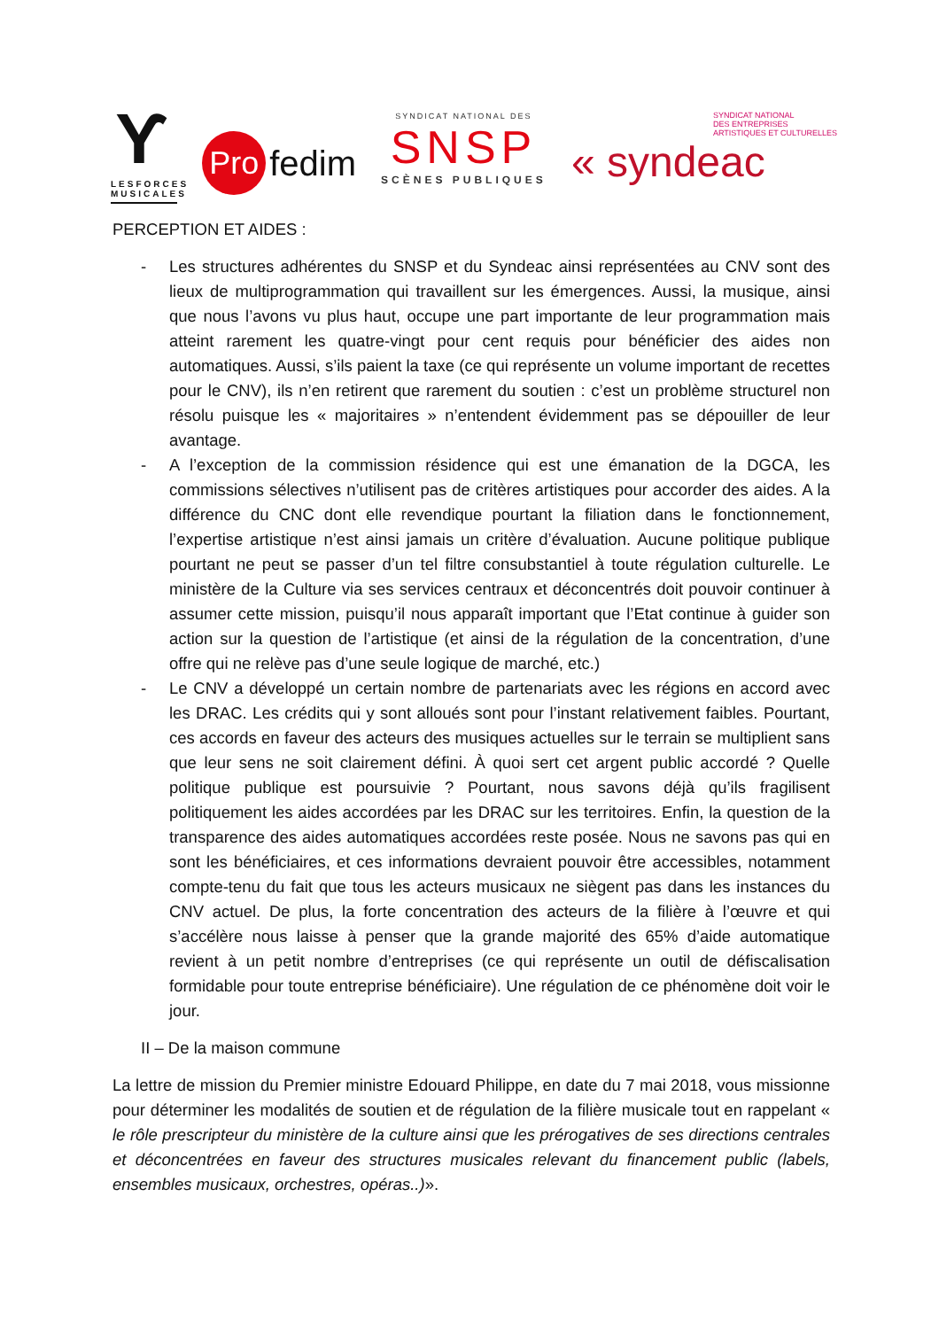Ƴ
LESFORCES
MUSICALES
Pro fedim
SYNDICAT NATIONAL DES
SNSP
SCÈNES PUBLIQUES
SYNDICAT NATIONAL
DES ENTREPRISES
ARTISTIQUES ET CULTURELLES
« syndeac
PERCEPTION ET AIDES :
- Les structures adhérentes du SNSP et du Syndeac ainsi représentées au CNV sont des lieux de multiprogrammation qui travaillent sur les émergences. Aussi, la musique, ainsi que nous l’avons vu plus haut, occupe une part importante de leur programmation mais atteint rarement les quatre-vingt pour cent requis pour bénéficier des aides non automatiques. Aussi, s’ils paient la taxe (ce qui représente un volume important de recettes pour le CNV), ils n’en retirent que rarement du soutien : c’est un problème structurel non résolu puisque les « majoritaires » n’entendent évidemment pas se dépouiller de leur avantage.
- A l’exception de la commission résidence qui est une émanation de la DGCA, les commissions sélectives n’utilisent pas de critères artistiques pour accorder des aides. A la différence du CNC dont elle revendique pourtant la filiation dans le fonctionnement, l’expertise artistique n’est ainsi jamais un critère d’évaluation. Aucune politique publique pourtant ne peut se passer d’un tel filtre consubstantiel à toute régulation culturelle. Le ministère de la Culture via ses services centraux et déconcentrés doit pouvoir continuer à assumer cette mission, puisqu’il nous apparaît important que l’Etat continue à guider son action sur la question de l’artistique (et ainsi de la régulation de la concentration, d’une offre qui ne relève pas d’une seule logique de marché, etc.)
- Le CNV a développé un certain nombre de partenariats avec les régions en accord avec les DRAC. Les crédits qui y sont alloués sont pour l’instant relativement faibles. Pourtant, ces accords en faveur des acteurs des musiques actuelles sur le terrain se multiplient sans que leur sens ne soit clairement défini. À quoi sert cet argent public accordé ? Quelle politique publique est poursuivie ? Pourtant, nous savons déjà qu’ils fragilisent politiquement les aides accordées par les DRAC sur les territoires. Enfin, la question de la transparence des aides automatiques accordées reste posée. Nous ne savons pas qui en sont les bénéficiaires, et ces informations devraient pouvoir être accessibles, notamment compte-tenu du fait que tous les acteurs musicaux ne siègent pas dans les instances du CNV actuel. De plus, la forte concentration des acteurs de la filière à l’œuvre et qui s’accélère nous laisse à penser que la grande majorité des 65% d’aide automatique revient à un petit nombre d’entreprises (ce qui représente un outil de défiscalisation formidable pour toute entreprise bénéficiaire). Une régulation de ce phénomène doit voir le jour.
II – De la maison commune
La lettre de mission du Premier ministre Edouard Philippe, en date du 7 mai 2018, vous missionne pour déterminer les modalités de soutien et de régulation de la filière musicale tout en rappelant « le rôle prescripteur du ministère de la culture ainsi que les prérogatives de ses directions centrales et déconcentrées en faveur des structures musicales relevant du financement public (labels, ensembles musicaux, orchestres, opéras..)».